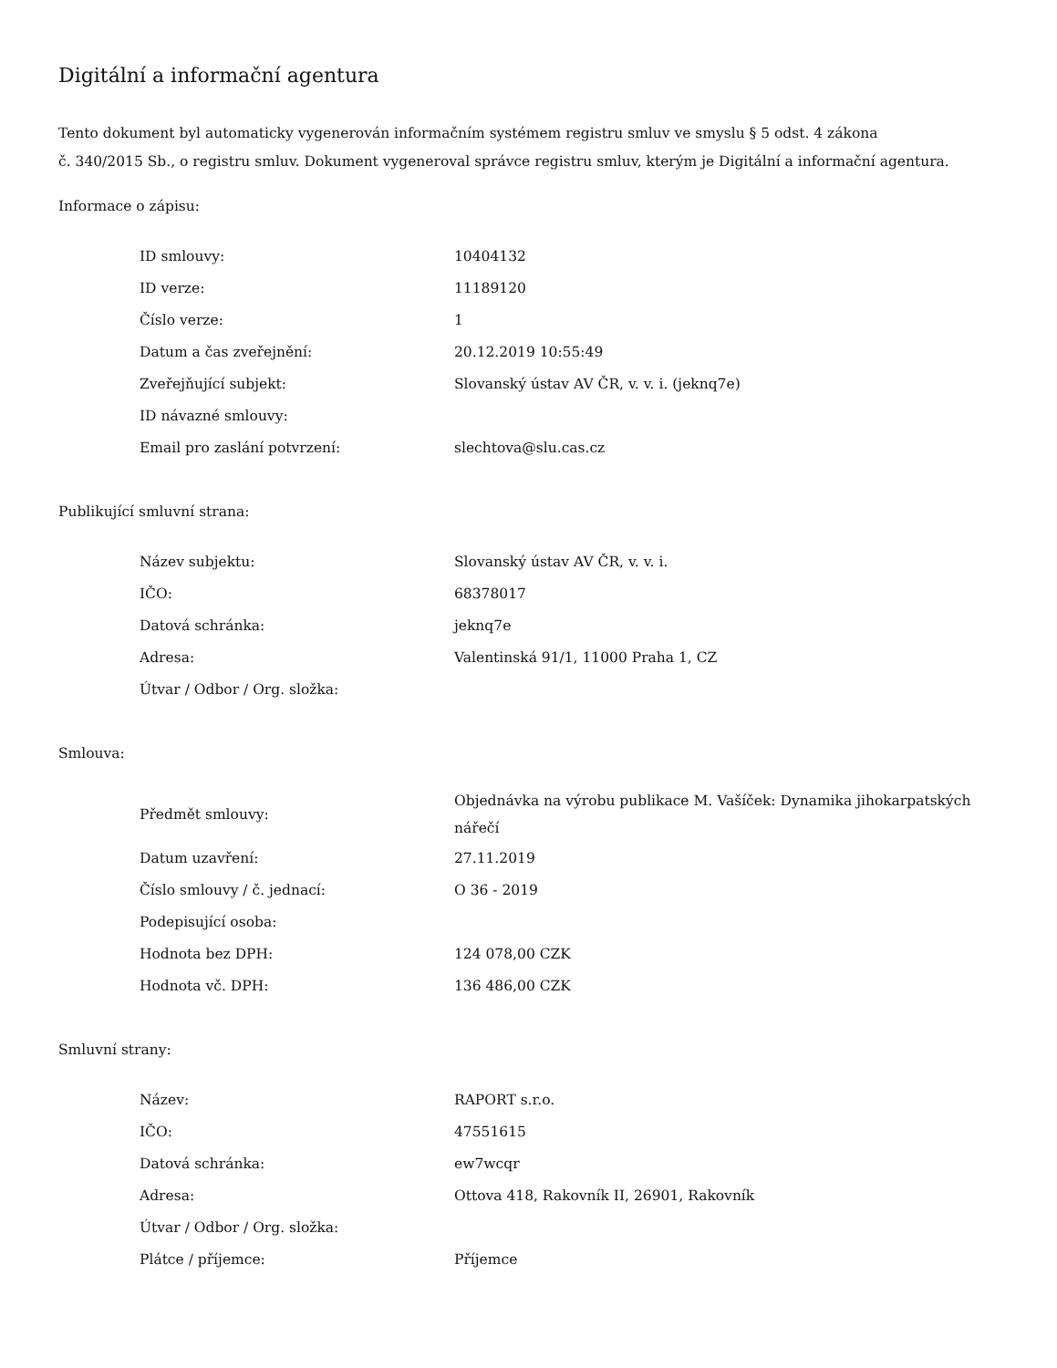Digitální a informační agentura
Tento dokument byl automaticky vygenerován informačním systémem registru smluv ve smyslu § 5 odst. 4 zákona
č. 340/2015 Sb., o registru smluv. Dokument vygeneroval správce registru smluv, kterým je Digitální a informační agentura.
Informace o zápisu:
| ID smlouvy: | 10404132 |
| ID verze: | 11189120 |
| Číslo verze: | 1 |
| Datum a čas zveřejnění: | 20.12.2019 10:55:49 |
| Zveřejňující subjekt: | Slovanský ústav AV ČR, v. v. i. (jeknq7e) |
| ID návazné smlouvy: | |
| Email pro zaslání potvrzení: | slechtova@slu.cas.cz |
Publikující smluvní strana:
| Název subjektu: | Slovanský ústav AV ČR, v. v. i. |
| IČO: | 68378017 |
| Datová schránka: | jeknq7e |
| Adresa: | Valentinská 91/1, 11000 Praha 1, CZ |
| Útvar / Odbor / Org. složka: | |
Smlouva:
| Předmět smlouvy: | Objednávka na výrobu publikace M. Vašíček: Dynamika jihokarpatských nářečí |
| Datum uzavření: | 27.11.2019 |
| Číslo smlouvy / č. jednací: | O 36 - 2019 |
| Podepisující osoba: | |
| Hodnota bez DPH: | 124 078,00 CZK |
| Hodnota vč. DPH: | 136 486,00 CZK |
Smluvní strany:
| Název: | RAPORT s.r.o. |
| IČO: | 47551615 |
| Datová schránka: | ew7wcqr |
| Adresa: | Ottova 418, Rakovník II, 26901, Rakovník |
| Útvar / Odbor / Org. složka: | |
| Plátce / příjemce: | Příjemce |